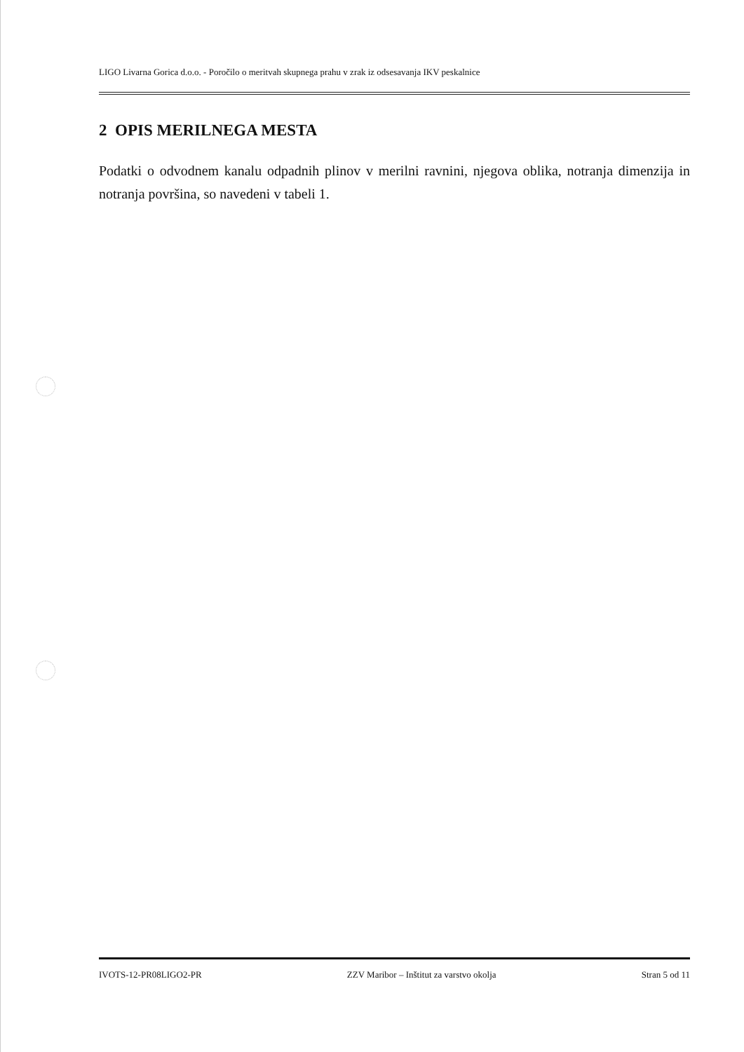LIGO Livarna Gorica d.o.o. - Poročilo o meritvah skupnega prahu v zrak iz odsesavanja IKV peskalnice
2 OPIS MERILNEGA MESTA
Podatki o odvodnem kanalu odpadnih plinov v merilni ravnini, njegova oblika, notranja dimenzija in notranja površina, so navedeni v tabeli 1.
IVOTS-12-PR08LIGO2-PR ZZV Maribor – Inštitut za varstvo okolja Stran 5 od 11